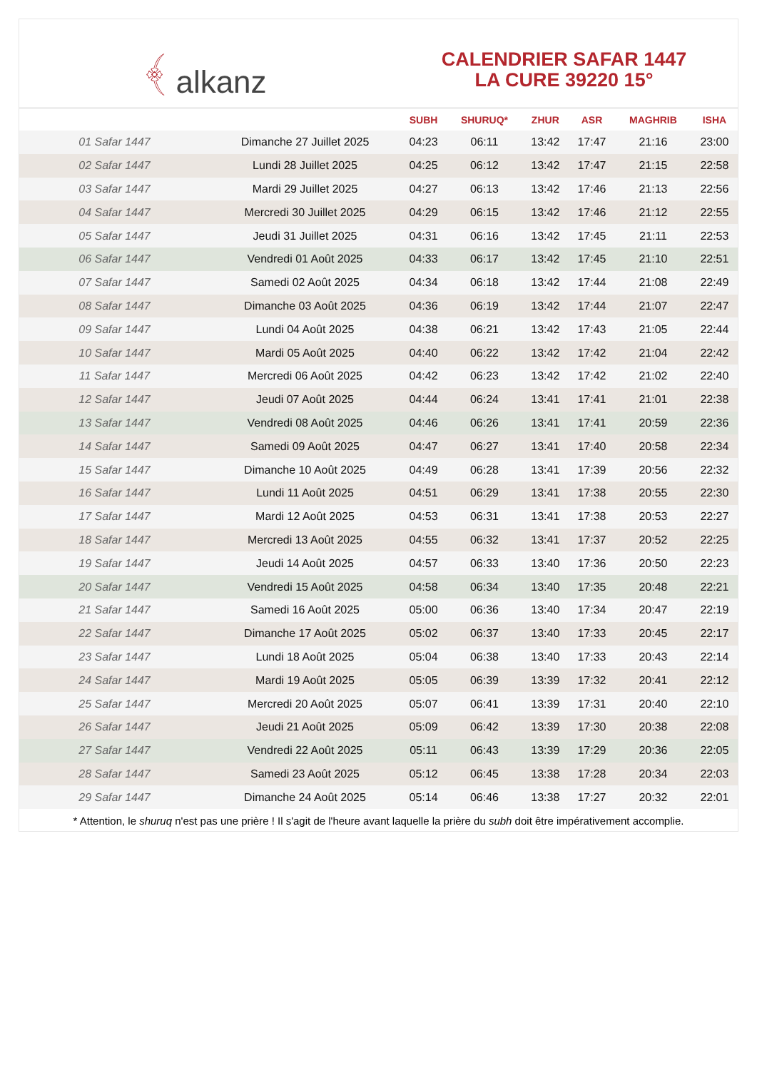﴾ alkanz
CALENDRIER SAFAR 1447
LA CURE 39220 15°
| | | SUBH | SHURUQ* | ZHUR | ASR | MAGHRIB | ISHA |
| --- | --- | --- | --- | --- | --- | --- | --- |
| 01 Safar 1447 | Dimanche 27 Juillet 2025 | 04:23 | 06:11 | 13:42 | 17:47 | 21:16 | 23:00 |
| 02 Safar 1447 | Lundi 28 Juillet 2025 | 04:25 | 06:12 | 13:42 | 17:47 | 21:15 | 22:58 |
| 03 Safar 1447 | Mardi 29 Juillet 2025 | 04:27 | 06:13 | 13:42 | 17:46 | 21:13 | 22:56 |
| 04 Safar 1447 | Mercredi 30 Juillet 2025 | 04:29 | 06:15 | 13:42 | 17:46 | 21:12 | 22:55 |
| 05 Safar 1447 | Jeudi 31 Juillet 2025 | 04:31 | 06:16 | 13:42 | 17:45 | 21:11 | 22:53 |
| 06 Safar 1447 | Vendredi 01 Août 2025 | 04:33 | 06:17 | 13:42 | 17:45 | 21:10 | 22:51 |
| 07 Safar 1447 | Samedi 02 Août 2025 | 04:34 | 06:18 | 13:42 | 17:44 | 21:08 | 22:49 |
| 08 Safar 1447 | Dimanche 03 Août 2025 | 04:36 | 06:19 | 13:42 | 17:44 | 21:07 | 22:47 |
| 09 Safar 1447 | Lundi 04 Août 2025 | 04:38 | 06:21 | 13:42 | 17:43 | 21:05 | 22:44 |
| 10 Safar 1447 | Mardi 05 Août 2025 | 04:40 | 06:22 | 13:42 | 17:42 | 21:04 | 22:42 |
| 11 Safar 1447 | Mercredi 06 Août 2025 | 04:42 | 06:23 | 13:42 | 17:42 | 21:02 | 22:40 |
| 12 Safar 1447 | Jeudi 07 Août 2025 | 04:44 | 06:24 | 13:41 | 17:41 | 21:01 | 22:38 |
| 13 Safar 1447 | Vendredi 08 Août 2025 | 04:46 | 06:26 | 13:41 | 17:41 | 20:59 | 22:36 |
| 14 Safar 1447 | Samedi 09 Août 2025 | 04:47 | 06:27 | 13:41 | 17:40 | 20:58 | 22:34 |
| 15 Safar 1447 | Dimanche 10 Août 2025 | 04:49 | 06:28 | 13:41 | 17:39 | 20:56 | 22:32 |
| 16 Safar 1447 | Lundi 11 Août 2025 | 04:51 | 06:29 | 13:41 | 17:38 | 20:55 | 22:30 |
| 17 Safar 1447 | Mardi 12 Août 2025 | 04:53 | 06:31 | 13:41 | 17:38 | 20:53 | 22:27 |
| 18 Safar 1447 | Mercredi 13 Août 2025 | 04:55 | 06:32 | 13:41 | 17:37 | 20:52 | 22:25 |
| 19 Safar 1447 | Jeudi 14 Août 2025 | 04:57 | 06:33 | 13:40 | 17:36 | 20:50 | 22:23 |
| 20 Safar 1447 | Vendredi 15 Août 2025 | 04:58 | 06:34 | 13:40 | 17:35 | 20:48 | 22:21 |
| 21 Safar 1447 | Samedi 16 Août 2025 | 05:00 | 06:36 | 13:40 | 17:34 | 20:47 | 22:19 |
| 22 Safar 1447 | Dimanche 17 Août 2025 | 05:02 | 06:37 | 13:40 | 17:33 | 20:45 | 22:17 |
| 23 Safar 1447 | Lundi 18 Août 2025 | 05:04 | 06:38 | 13:40 | 17:33 | 20:43 | 22:14 |
| 24 Safar 1447 | Mardi 19 Août 2025 | 05:05 | 06:39 | 13:39 | 17:32 | 20:41 | 22:12 |
| 25 Safar 1447 | Mercredi 20 Août 2025 | 05:07 | 06:41 | 13:39 | 17:31 | 20:40 | 22:10 |
| 26 Safar 1447 | Jeudi 21 Août 2025 | 05:09 | 06:42 | 13:39 | 17:30 | 20:38 | 22:08 |
| 27 Safar 1447 | Vendredi 22 Août 2025 | 05:11 | 06:43 | 13:39 | 17:29 | 20:36 | 22:05 |
| 28 Safar 1447 | Samedi 23 Août 2025 | 05:12 | 06:45 | 13:38 | 17:28 | 20:34 | 22:03 |
| 29 Safar 1447 | Dimanche 24 Août 2025 | 05:14 | 06:46 | 13:38 | 17:27 | 20:32 | 22:01 |
* Attention, le shuruq n'est pas une prière ! Il s'agit de l'heure avant laquelle la prière du subh doit être impérativement accomplie.